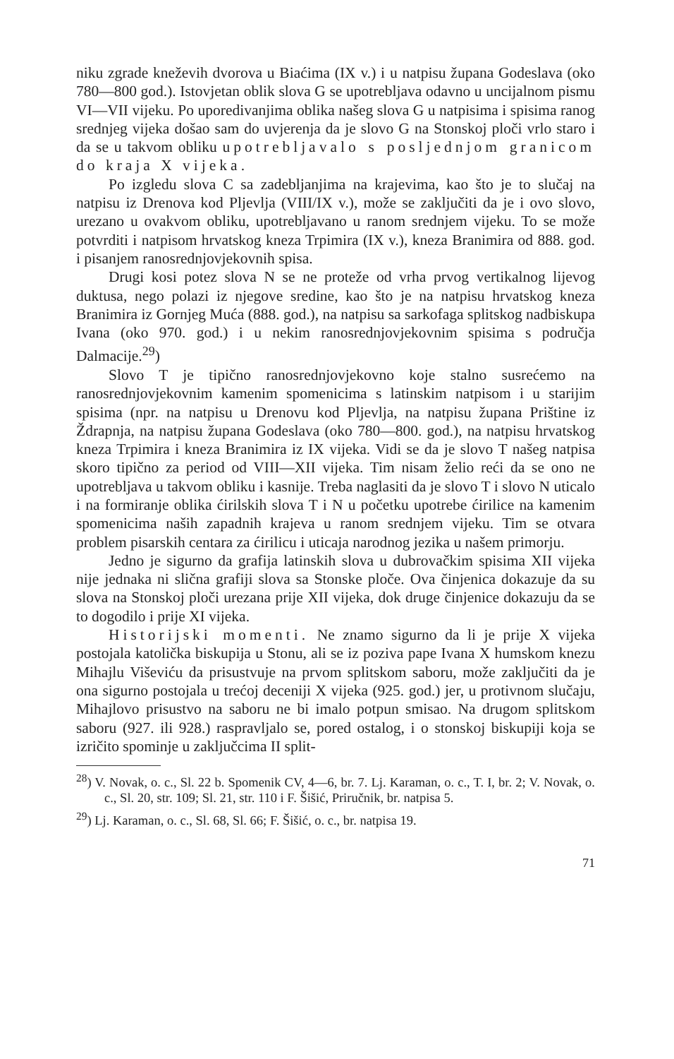niku zgrade kneževih dvorova u Biaćima (IX v.) i u natpisu župana Godeslava (oko 780—800 god.). Istovjetan oblik slova G se upotrebljava odavno u uncijalnom pismu VI—VII vijeku. Po uporedivanjima oblika našeg slova G u natpisima i spisima ranog srednjeg vijeka došao sam do uvjerenja da je slovo G na Stonskoj ploči vrlo staro i da se u takvom obliku upotrebljavalo s posljednjom granicom do kraja X vijeka.
Po izgledu slova C sa zadebljanjima na krajevima, kao što je to slučaj na natpisu iz Drenova kod Pljevlja (VIII/IX v.), može se zaključiti da je i ovo slovo, urezano u ovakvom obliku, upotrebljavano u ranom srednjem vijeku. To se može potvrditi i natpisom hrvatskog kneza Trpimira (IX v.), kneza Branimira od 888. god. i pisanjem ranosrednjovjekovnih spisa.
Drugi kosi potez slova N se ne proteže od vrha prvog vertikalnog lijevog duktusa, nego polazi iz njegove sredine, kao što je na natpisu hrvatskog kneza Branimira iz Gornjeg Mućа (888. god.), na natpisu sa sarkofaga splitskog nadbiskupa Ivana (oko 970. god.) i u nekim ranosrednjovjekovnim spisima s područja Dalmacije.<sup>29</sup>)
Slovo T je tipično ranosrednjovjekovno koje stalno susrećemo na ranosrednjovjekovnim kamenim spomenicima s latinskim natpisom i u starijim spisima (npr. na natpisu u Drenovu kod Pljevlja, na natpisu župana Prištine iz Ždrapnja, na natpisu župana Godeslava (oko 780—800. god.), na natpisu hrvatskog kneza Trpimira i kneza Branimira iz IX vijeka. Vidi se da je slovo T našeg natpisa skoro tipično za period od VIII—XII vijeka. Tim nisam želio reći da se ono ne upotrebljava u takvom obliku i kasnije. Treba naglasiti da je slovo T i slovo N uticalo i na formiranje oblika ćirilskih slova T i N u početku upotrebe ćirilice na kamenim spomenicima naših zapadnih krajeva u ranom srednjem vijeku. Tim se otvara problem pisarskih centara za ćirilicu i uticaja narodnog jezika u našem primorju.
Jedno je sigurno da grafija latinskih slova u dubrovačkim spisima XII vijeka nije jednaka ni slična grafiji slova sa Stonske ploče. Ova činjenica dokazuje da su slova na Stonskoj ploči urezana prije XII vijeka, dok druge činjenice dokazuju da se to dogodilo i prije XI vijeka.
Historijski momenti. Ne znamo sigurno da li je prije X vijeka postojala katolička biskupija u Stonu, ali se iz poziva pape Ivana X humskom knezu Mihajlu Viševiću da prisustvuje na prvom splitskom saboru, može zaključiti da je ona sigurno postojala u trećoj deceniji X vijeka (925. god.) jer, u protivnom slučaju, Mihajlovo prisustvo na saboru ne bi imalo potpun smisao. Na drugom splitskom saboru (927. ili 928.) raspravljalo se, pored ostalog, i o stonskoj biskupiji koja se izričito spominje u zaključcima II split-
<sup>28</sup>) V. Novak, o. c., Sl. 22 b. Spomenik CV, 4—6, br. 7. Lj. Karaman, o. c., T. I, br. 2; V. Novak, o. c., Sl. 20, str. 109; Sl. 21, str. 110 i F. Šišić, Priručnik, br. natpisa 5.
<sup>29</sup>) Lj. Karaman, o. c., Sl. 68, Sl. 66; F. Šišić, o. c., br. natpisa 19.
71